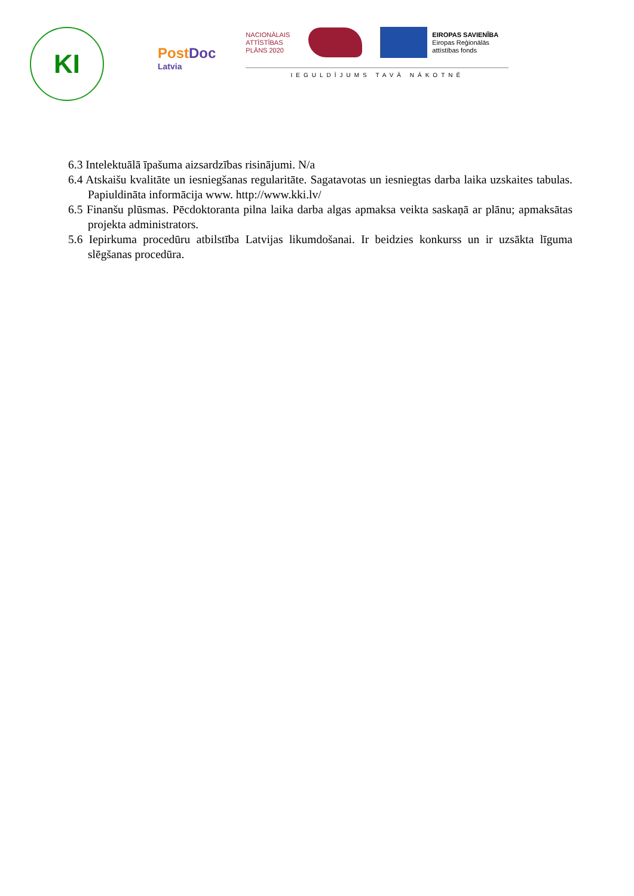KI
PostDoc
Latvia
NACIONĀLAIS ATTĪSTĪBAS PLĀNS 2020
EIROPAS SAVIENĪBA
Eiropas Reģionālās
attīstības fonds
IEGULDĪJUMS TAVĀ NĀKOTNĒ
6.3 Intelektuālā īpašuma aizsardzības risinājumi. N/a
6.4 Atskaišu kvalitāte un iesniegšanas regularitāte. Sagatavotas un iesniegtas darba laika uzskaites tabulas. Papiuldināta informācija www. http://www.kki.lv/
6.5 Finanšu plūsmas. Pēcdoktoranta pilna laika darba algas apmaksa veikta saskaņā ar plānu; apmaksātas projekta administrators.
5.6 Iepirkuma procedūru atbilstība Latvijas likumdošanai. Ir beidzies konkurss un ir uzsākta līguma slēgšanas procedūra.